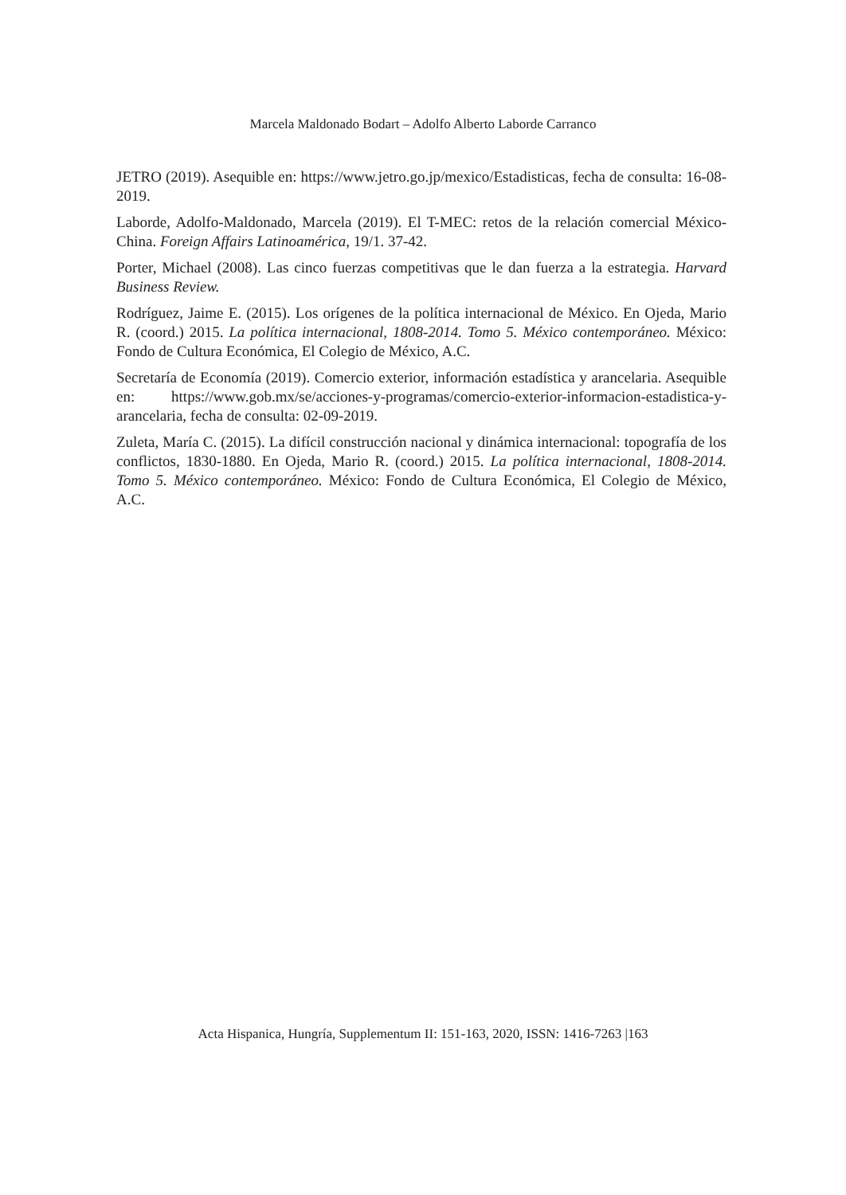Marcela Maldonado Bodart – Adolfo Alberto Laborde Carranco
JETRO (2019). Asequible en: https://www.jetro.go.jp/mexico/Estadisticas, fecha de consulta: 16-08-2019.
Laborde, Adolfo-Maldonado, Marcela (2019). El T-MEC: retos de la relación comercial México-China. Foreign Affairs Latinoamérica, 19/1. 37-42.
Porter, Michael (2008). Las cinco fuerzas competitivas que le dan fuerza a la estrategia. Harvard Business Review.
Rodríguez, Jaime E. (2015). Los orígenes de la política internacional de México. En Ojeda, Mario R. (coord.) 2015. La política internacional, 1808-2014. Tomo 5. México contemporáneo. México: Fondo de Cultura Económica, El Colegio de México, A.C.
Secretaría de Economía (2019). Comercio exterior, información estadística y arancelaria. Asequible en: https://www.gob.mx/se/acciones-y-programas/comercio-exterior-informacion-estadistica-y-arancelaria, fecha de consulta: 02-09-2019.
Zuleta, María C. (2015). La difícil construcción nacional y dinámica internacional: topografía de los conflictos, 1830-1880. En Ojeda, Mario R. (coord.) 2015. La política internacional, 1808-2014. Tomo 5. México contemporáneo. México: Fondo de Cultura Económica, El Colegio de México, A.C.
Acta Hispanica, Hungría, Supplementum II: 151-163, 2020, ISSN: 1416-7263 |163